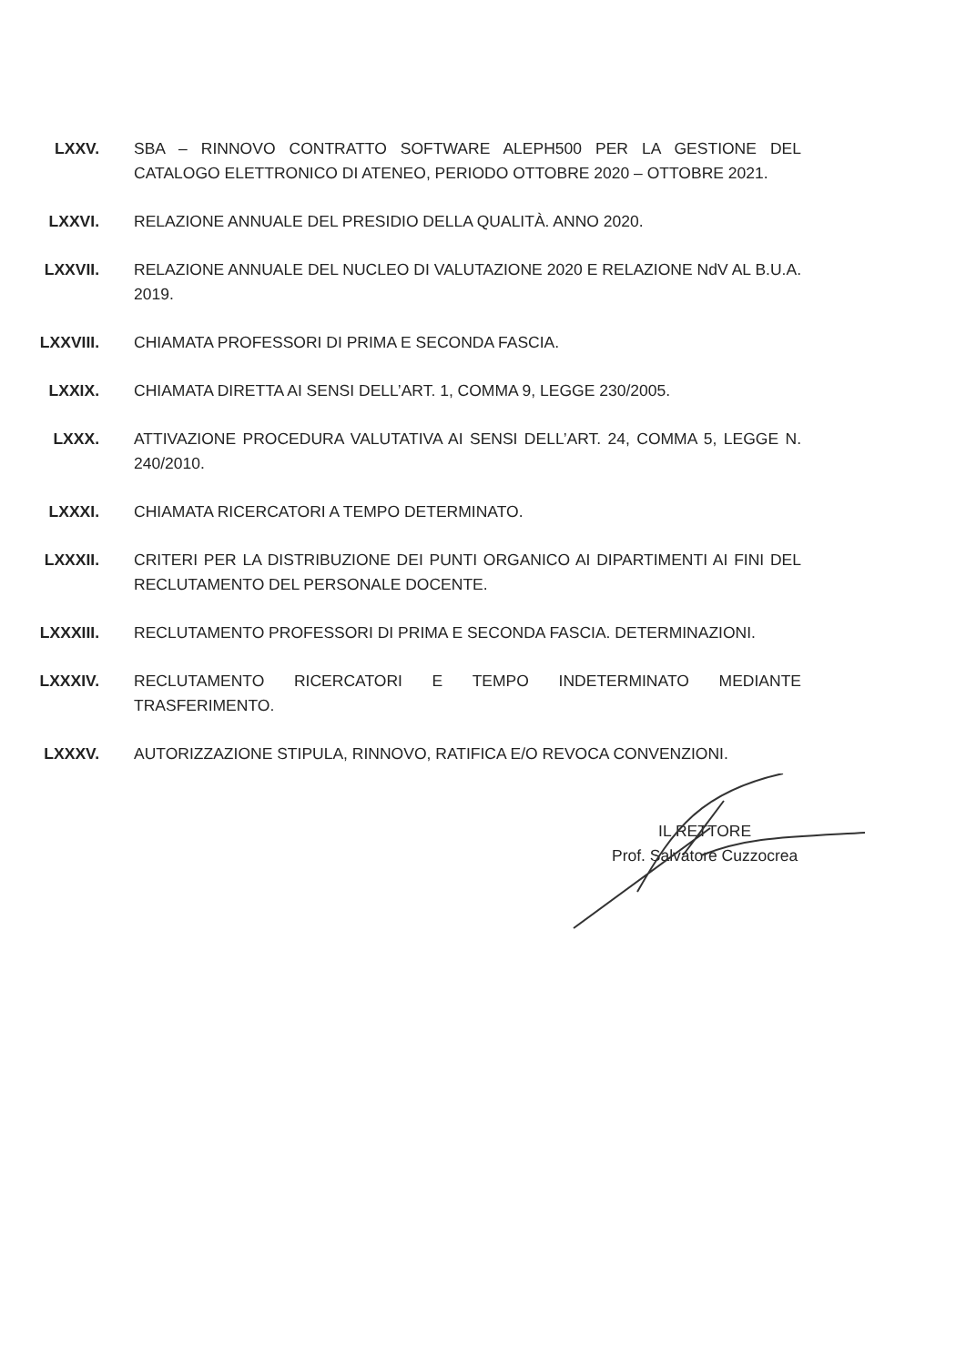LXXV. SBA – RINNOVO CONTRATTO SOFTWARE ALEPH500 PER LA GESTIONE DEL CATALOGO ELETTRONICO DI ATENEO, PERIODO OTTOBRE 2020 – OTTOBRE 2021.
LXXVI. RELAZIONE ANNUALE DEL PRESIDIO DELLA QUALITÀ. ANNO 2020.
LXXVII. RELAZIONE ANNUALE DEL NUCLEO DI VALUTAZIONE 2020 E RELAZIONE NdV AL B.U.A. 2019.
LXXVIII. CHIAMATA PROFESSORI DI PRIMA E SECONDA FASCIA.
LXXIX. CHIAMATA DIRETTA AI SENSI DELL’ART. 1, COMMA 9, LEGGE 230/2005.
LXXX. ATTIVAZIONE PROCEDURA VALUTATIVA AI SENSI DELL’ART. 24, COMMA 5, LEGGE N. 240/2010.
LXXXI. CHIAMATA RICERCATORI A TEMPO DETERMINATO.
LXXXII. CRITERI PER LA DISTRIBUZIONE DEI PUNTI ORGANICO AI DIPARTIMENTI AI FINI DEL RECLUTAMENTO DEL PERSONALE DOCENTE.
LXXXIII. RECLUTAMENTO PROFESSORI DI PRIMA E SECONDA FASCIA. DETERMINAZIONI.
LXXXIV. RECLUTAMENTO RICERCATORI E TEMPO INDETERMINATO MEDIANTE TRASFERIMENTO.
LXXXV. AUTORIZZAZIONE STIPULA, RINNOVO, RATIFICA E/O REVOCA CONVENZIONI.
IL RETTORE
Prof. Salvatore Cuzzocrea